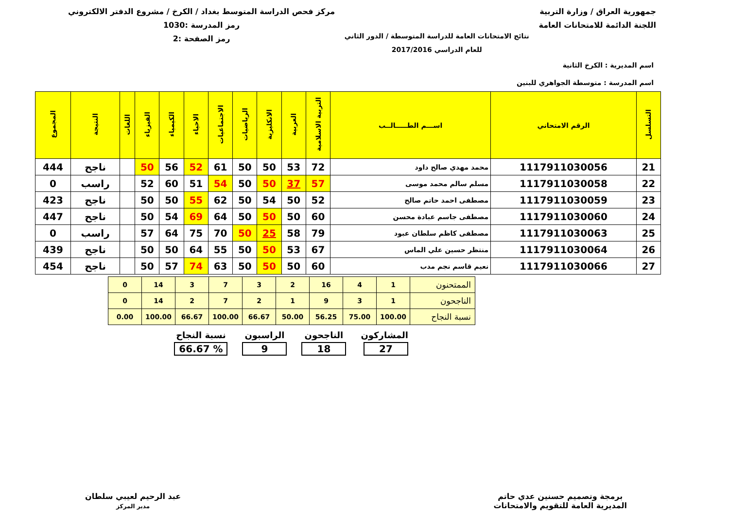جمهورية العراق / وزارة التربية
اللجنة الدائمة للامتحانات العامة
نتائج الامتحانات العامة للدراسة المتوسطة / الدور الثاني
للعام الدراسي 2017/2016
مركز فحص الدراسة المتوسط بغداد / الكرخ / مشروع الدفتر الالكتروني
رمز المدرسة :1030
رمز الصفحة :2
اسم المديرية : الكرخ الثانية
اسم المدرسة : متوسطة الجواهري للبنين
| التسلسل | الرقم الامتحاني | اســـم الطـــــالــب | التربية الاسلامية | العربية | الانكليزية | الرياضيات | الاجتماعيات | الاحياء | الكيمياء | الفيزياء | اللغات | النتيجة | المجموع |
| --- | --- | --- | --- | --- | --- | --- | --- | --- | --- | --- | --- | --- | --- |
| 21 | 1117911030056 | محمد مهدي صالح داود | 72 | 53 | 50 | 50 | 61 | 52 | 56 | 50 | | ناجح | 444 |
| 22 | 1117911030058 | مسلم سالم محمد موسى | 57 | 37 | 50 | 50 | 54 | 51 | 60 | 52 | | راسب | 0 |
| 23 | 1117911030059 | مصطفى احمد حاتم صالح | 52 | 50 | 54 | 50 | 62 | 55 | 50 | 50 | | ناجح | 423 |
| 24 | 1117911030060 | مصطفى جاسم عبادة محسن | 60 | 50 | 50 | 50 | 64 | 69 | 54 | 50 | | ناجح | 447 |
| 25 | 1117911030063 | مصطفى كاظم سلطان عبود | 79 | 58 | 25 | 50 | 70 | 75 | 64 | 57 | | راسب | 0 |
| 26 | 1117911030064 | منتظر حسين علي الماس | 67 | 53 | 50 | 50 | 55 | 64 | 50 | 50 | | ناجح | 439 |
| 27 | 1117911030066 | نعيم قاسم نجم مدب | 60 | 50 | 50 | 50 | 63 | 74 | 57 | 50 | | ناجح | 454 |
| الممتحنون | 1 | 4 | 16 | 2 | 3 | 7 | 3 | 14 | 0 |
| الناجحون | 1 | 3 | 9 | 1 | 2 | 7 | 2 | 14 | 0 |
| نسبة النجاح | 100.00 | 75.00 | 56.25 | 50.00 | 66.67 | 100.00 | 66.67 | 100.00 | 0.00 |
المشاركون
27
الناجحون
18
الراسبون
9
نسبة النجاح% 66.67
برمجة وتصميم حسنين عدي حاتم
المديرية العامة للتقويم والامتحانات
عبد الرحيم لعيبي سلطان
مدير المركز